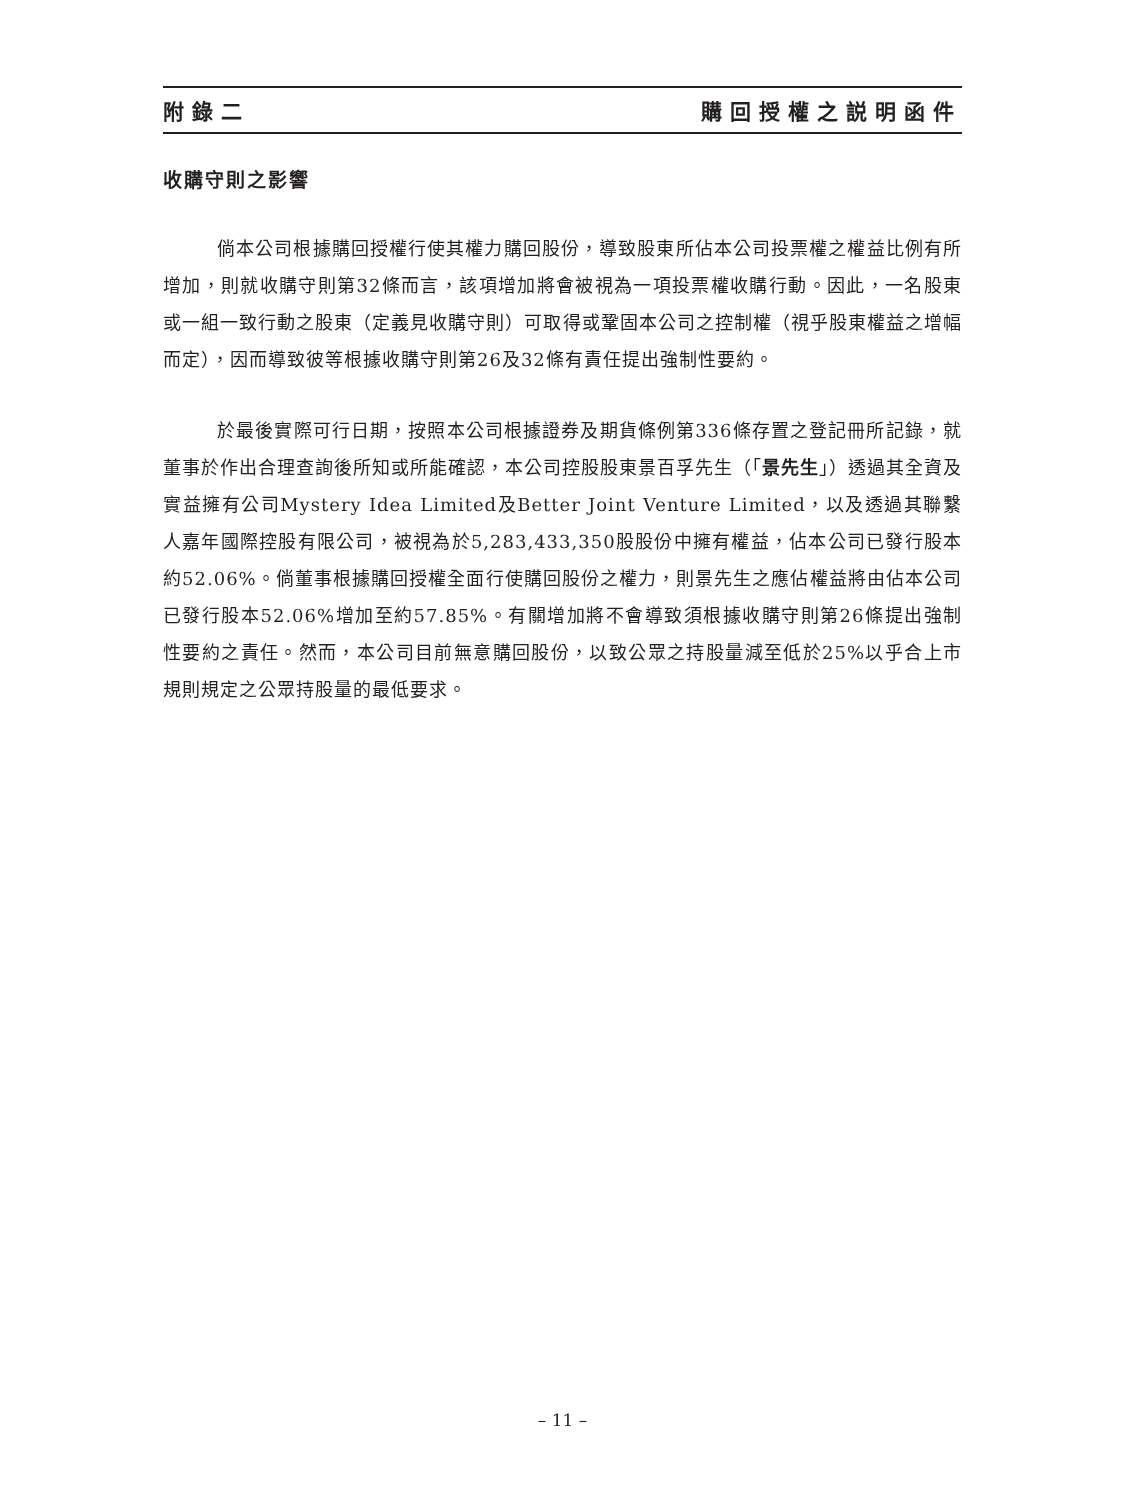附錄二 購回授權之説明函件
收購守則之影響
倘本公司根據購回授權行使其權力購回股份，導致股東所佔本公司投票權之權益比例有所增加，則就收購守則第32條而言，該項增加將會被視為一項投票權收購行動。因此，一名股東或一組一致行動之股東（定義見收購守則）可取得或鞏固本公司之控制權（視乎股東權益之增幅而定），因而導致彼等根據收購守則第26及32條有責任提出強制性要約。
於最後實際可行日期，按照本公司根據證券及期貨條例第336條存置之登記冊所記錄，就董事於作出合理查詢後所知或所能確認，本公司控股股東景百孚先生（「景先生」）透過其全資及實益擁有公司Mystery Idea Limited及Better Joint Venture Limited，以及透過其聯繫人嘉年國際控股有限公司，被視為於5,283,433,350股股份中擁有權益，佔本公司已發行股本約52.06%。倘董事根據購回授權全面行使購回股份之權力，則景先生之應佔權益將由佔本公司已發行股本52.06%增加至約57.85%。有關增加將不會導致須根據收購守則第26條提出強制性要約之責任。然而，本公司目前無意購回股份，以致公眾之持股量減至低於25%以乎合上市規則規定之公眾持股量的最低要求。
– 11 –